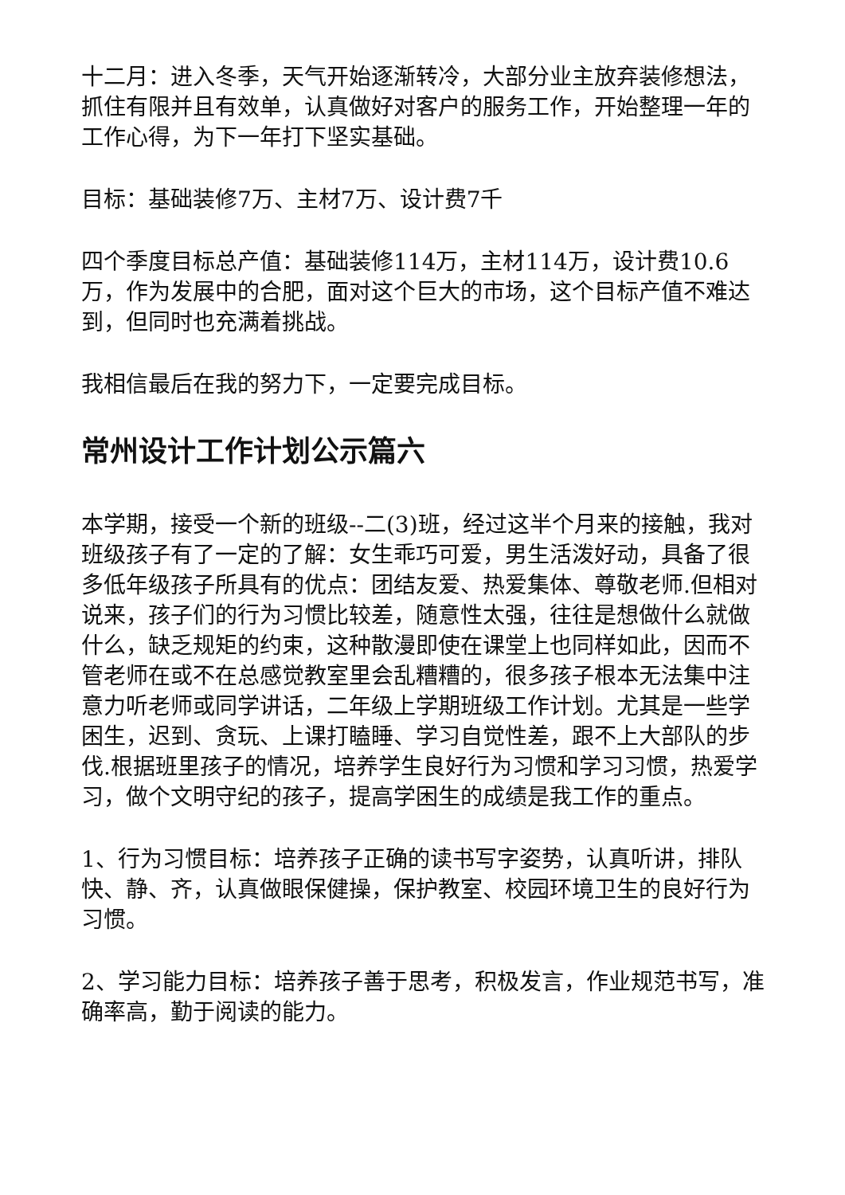十二月：进入冬季，天气开始逐渐转冷，大部分业主放弃装修想法，抓住有限并且有效单，认真做好对客户的服务工作，开始整理一年的工作心得，为下一年打下坚实基础。
目标：基础装修7万、主材7万、设计费7千
四个季度目标总产值：基础装修114万，主材114万，设计费10.6万，作为发展中的合肥，面对这个巨大的市场，这个目标产值不难达到，但同时也充满着挑战。
我相信最后在我的努力下，一定要完成目标。
常州设计工作计划公示篇六
本学期，接受一个新的班级--二(3)班，经过这半个月来的接触，我对班级孩子有了一定的了解：女生乖巧可爱，男生活泼好动，具备了很多低年级孩子所具有的优点：团结友爱、热爱集体、尊敬老师.但相对说来，孩子们的行为习惯比较差，随意性太强，往往是想做什么就做什么，缺乏规矩的约束，这种散漫即使在课堂上也同样如此，因而不管老师在或不在总感觉教室里会乱糟糟的，很多孩子根本无法集中注意力听老师或同学讲话，二年级上学期班级工作计划。尤其是一些学困生，迟到、贪玩、上课打瞌睡、学习自觉性差，跟不上大部队的步伐.根据班里孩子的情况，培养学生良好行为习惯和学习习惯，热爱学习，做个文明守纪的孩子，提高学困生的成绩是我工作的重点。
1、行为习惯目标：培养孩子正确的读书写字姿势，认真听讲，排队快、静、齐，认真做眼保健操，保护教室、校园环境卫生的良好行为习惯。
2、学习能力目标：培养孩子善于思考，积极发言，作业规范书写，准确率高，勤于阅读的能力。